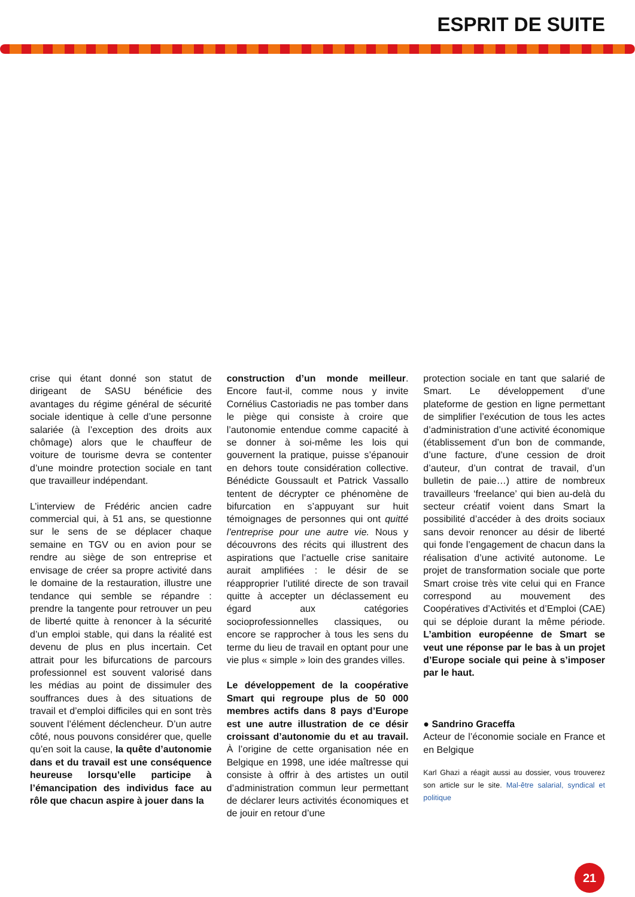ESPRIT DE SUITE
crise qui étant donné son statut de dirigeant de SASU bénéficie des avantages du régime général de sécurité sociale identique à celle d’une personne salariée (à l’exception des droits aux chômage) alors que le chauffeur de voiture de tourisme devra se contenter d’une moindre protection sociale en tant que travailleur indépendant.
L’interview de Frédéric ancien cadre commercial qui, à 51 ans, se questionne sur le sens de se déplacer chaque semaine en TGV ou en avion pour se rendre au siège de son entreprise et envisage de créer sa propre activité dans le domaine de la restauration, illustre une tendance qui semble se répandre : prendre la tangente pour retrouver un peu de liberté quitte à renoncer à la sécurité d’un emploi stable, qui dans la réalité est devenu de plus en plus incertain. Cet attrait pour les bifurcations de parcours professionnel est souvent valorisé dans les médias au point de dissimuler des souffrances dues à des situations de travail et d’emploi difficiles qui en sont très souvent l’élément déclencheur. D’un autre côté, nous pouvons considérer que, quelle qu’en soit la cause, la quête d’autonomie dans et du travail est une conséquence heureuse lorsqu’elle participe à l’émancipation des individus face au rôle que chacun aspire à jouer dans la
construction d’un monde meilleur. Encore faut-il, comme nous y invite Cornélius Castoriadis ne pas tomber dans le piège qui consiste à croire que l’autonomie entendue comme capacité à se donner à soi-même les lois qui gouvernent la pratique, puisse s’épanouir en dehors toute considération collective. Bénédicte Goussault et Patrick Vassallo tentent de décrypter ce phénomène de bifurcation en s’appuyant sur huit témoignages de personnes qui ont quitté l’entreprise pour une autre vie. Nous y découvrons des récits qui illustrent des aspirations que l’actuelle crise sanitaire aurait amplifiées : le désir de se réapproprier l’utilité directe de son travail quitte à accepter un déclassement eu égard aux catégories socioprofessionnelles classiques, ou encore se rapprocher à tous les sens du terme du lieu de travail en optant pour une vie plus « simple » loin des grandes villes.
Le développement de la coopérative Smart qui regroupe plus de 50 000 membres actifs dans 8 pays d’Europe est une autre illustration de ce désir croissant d’autonomie du et au travail. À l’origine de cette organisation née en Belgique en 1998, une idée maîtresse qui consiste à offrir à des artistes un outil d’administration commun leur permettant de déclarer leurs activités économiques et de jouir en retour d’une
protection sociale en tant que salarié de Smart. Le développement d’une plateforme de gestion en ligne permettant de simplifier l’exécution de tous les actes d’administration d’une activité économique (établissement d’un bon de commande, d’une facture, d’une cession de droit d’auteur, d’un contrat de travail, d’un bulletin de paie…) attire de nombreux travailleurs ‘freelance’ qui bien au-delà du secteur créatif voient dans Smart la possibilité d’accéder à des droits sociaux sans devoir renoncer au désir de liberté qui fonde l’engagement de chacun dans la réalisation d’une activité autonome. Le projet de transformation sociale que porte Smart croise très vite celui qui en France correspond au mouvement des Coopératives d’Activités et d’Emploi (CAE) qui se déploie durant la même période. L’ambition européenne de Smart se veut une réponse par le bas à un projet d’Europe sociale qui peine à s’imposer par le haut.
● Sandrino Graceffa
Acteur de l’économie sociale en France et en Belgique
Karl Ghazi a réagit aussi au dossier, vous trouverez son article sur le site. Mal-être salarial, syndical et politique
21